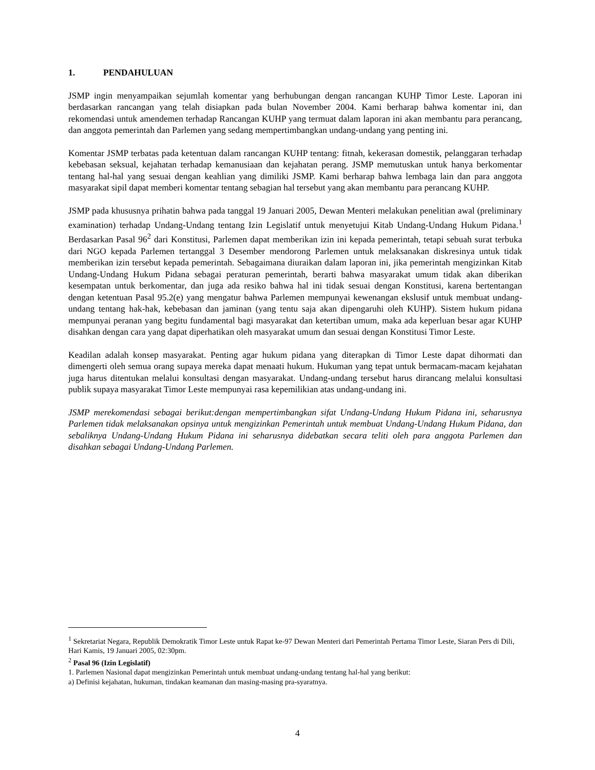1. PENDAHULUAN
JSMP ingin menyampaikan sejumlah komentar yang berhubungan dengan rancangan KUHP Timor Leste. Laporan ini berdasarkan rancangan yang telah disiapkan pada bulan November 2004. Kami berharap bahwa komentar ini, dan rekomendasi untuk amendemen terhadap Rancangan KUHP yang termuat dalam laporan ini akan membantu para perancang, dan anggota pemerintah dan Parlemen yang sedang mempertimbangkan undang-undang yang penting ini.
Komentar JSMP terbatas pada ketentuan dalam rancangan KUHP tentang: fitnah, kekerasan domestik, pelanggaran terhadap kebebasan seksual, kejahatan terhadap kemanusiaan dan kejahatan perang. JSMP memutuskan untuk hanya berkomentar tentang hal-hal yang sesuai dengan keahlian yang dimiliki JSMP. Kami berharap bahwa lembaga lain dan para anggota masyarakat sipil dapat memberi komentar tentang sebagian hal tersebut yang akan membantu para perancang KUHP.
JSMP pada khususnya prihatin bahwa pada tanggal 19 Januari 2005, Dewan Menteri melakukan penelitian awal (preliminary examination) terhadap Undang-Undang tentang Izin Legislatif untuk menyetujui Kitab Undang-Undang Hukum Pidana.<sup>1</sup> Berdasarkan Pasal 96<sup>2</sup> dari Konstitusi, Parlemen dapat memberikan izin ini kepada pemerintah, tetapi sebuah surat terbuka dari NGO kepada Parlemen tertanggal 3 Desember mendorong Parlemen untuk melaksanakan diskresinya untuk tidak memberikan izin tersebut kepada pemerintah. Sebagaimana diuraikan dalam laporan ini, jika pemerintah mengizinkan Kitab Undang-Undang Hukum Pidana sebagai peraturan pemerintah, berarti bahwa masyarakat umum tidak akan diberikan kesempatan untuk berkomentar, dan juga ada resiko bahwa hal ini tidak sesuai dengan Konstitusi, karena bertentangan dengan ketentuan Pasal 95.2(e) yang mengatur bahwa Parlemen mempunyai kewenangan ekslusif untuk membuat undang-undang tentang hak-hak, kebebasan dan jaminan (yang tentu saja akan dipengaruhi oleh KUHP). Sistem hukum pidana mempunyai peranan yang begitu fundamental bagi masyarakat dan ketertiban umum, maka ada keperluan besar agar KUHP disahkan dengan cara yang dapat diperhatikan oleh masyarakat umum dan sesuai dengan Konstitusi Timor Leste.
Keadilan adalah konsep masyarakat. Penting agar hukum pidana yang diterapkan di Timor Leste dapat dihormati dan dimengerti oleh semua orang supaya mereka dapat menaati hukum. Hukuman yang tepat untuk bermacam-macam kejahatan juga harus ditentukan melalui konsultasi dengan masyarakat. Undang-undang tersebut harus dirancang melalui konsultasi publik supaya masyarakat Timor Leste mempunyai rasa kepemilikian atas undang-undang ini.
JSMP merekomendasi sebagai berikut:dengan mempertimbangkan sifat Undang-Undang Hukum Pidana ini, seharusnya Parlemen tidak melaksanakan opsinya untuk mengizinkan Pemerintah untuk membuat Undang-Undang Hukum Pidana, dan sebaliknya Undang-Undang Hukum Pidana ini seharusnya didebatkan secara teliti oleh para anggota Parlemen dan disahkan sebagai Undang-Undang Parlemen.
<sup>1</sup> Sekretariat Negara, Republik Demokratik Timor Leste untuk Rapat ke-97 Dewan Menteri dari Pemerintah Pertama Timor Leste, Siaran Pers di Dili, Hari Kamis, 19 Januari 2005, 02:30pm.
<sup>2</sup> Pasal 96 (Izin Legislatif)
1. Parlemen Nasional dapat mengizinkan Pemerintah untuk membuat undang-undang tentang hal-hal yang berikut:
a) Definisi kejahatan, hukuman, tindakan keamanan dan masing-masing pra-syaratnya.
4